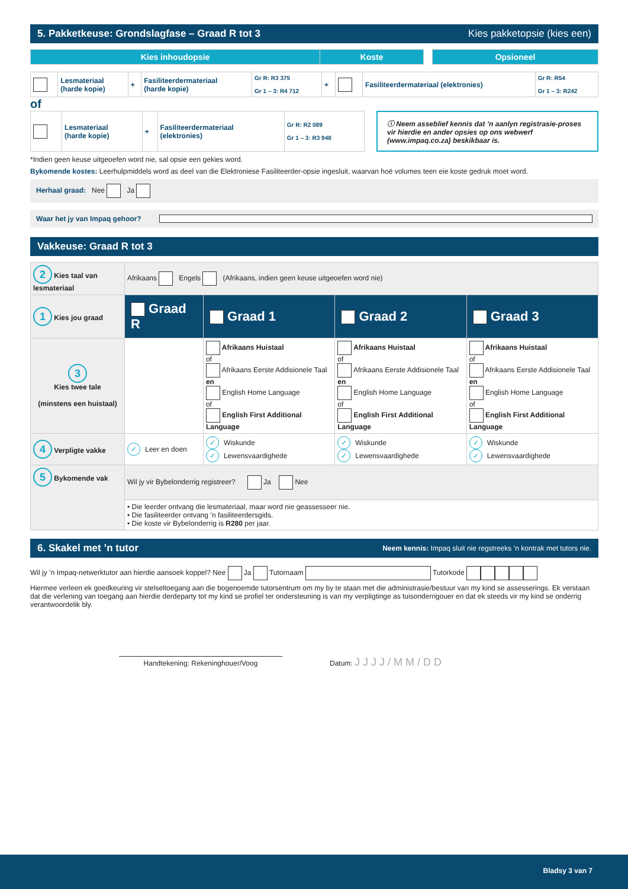5. Pakketkeuse: Grondslagfase – Graad R tot 3 Kies pakketopsie (kies een)
| Kies inhoudopsie | Koste | | Opsioneel |
| | Lesmateriaal (harde kopie) | + | Fasiliteerdermateriaal (harde kopie) | Gr R: R3 375 Gr 1 – 3: R4 712 | + | | Fasiliteerdermateriaal (elektronies) | Gr R: R54 Gr 1 – 3: R242 |
of
| | Lesmateriaal (harde kopie) | + | Fasiliteerdermateriaal (elektronies) | Gr R: R2 089 Gr 1 – 3: R3 948 |
ⓘ Neem asseblief kennis dat ’n aanlyn registrasie-proses vir hierdie en ander opsies op ons webwerf (www.impaq.co.za) beskikbaar is.
*Indien geen keuse uitgeoefen word nie, sal opsie een gekies word.
Bykomende kostes: Leerhulpmiddels word as deel van die Elektroniese Fasiliteerder-opsie ingesluit, waarvan hoë volumes teen eie koste gedruk moet word.
Herhaal graad: Nee Ja
Waar het jy van Impaq gehoor?
Vakkeuse: Graad R tot 3
| 2 Kies taal van lesmateriaal | Afrikaans Engels (Afrikaans, indien geen keuse uitgeoefen word nie) | | | |
| 1 Kies jou graad | Graad R | Graad 1 | Graad 2 | Graad 3 |
| 3 Kies twee tale (minstens een huistaal) | | Afrikaans Huistaal of Afrikaans Eerste Addisionele Taal en English Home Language of English First Additional Language | Afrikaans Huistaal of Afrikaans Eerste Addisionele Taal en English Home Language of English First Additional Language | Afrikaans Huistaal of Afrikaans Eerste Addisionele Taal en English Home Language of English First Additional Language |
| 4 Verpligte vakke | ✓ Leer en doen | ✓ Wiskunde ✓ Lewensvaardighede | ✓ Wiskunde ✓ Lewensvaardighede | ✓ Wiskunde ✓ Lewensvaardighede |
| 5 Bykomende vak | Wil jy vir Bybelonderrig registreer? Ja Nee | | | |
| | • Die leerder ontvang die lesmateriaal, maar word nie geassesseer nie. • Die fasiliteerder ontvang ’n fasiliteerdersgids. • Die koste vir Bybelonderrig is R280 per jaar. | | | |
6. Skakel met ’n tutor Neem kennis: Impaq sluit nie regstreeks ’n kontrak met tutors nie.
Wil jy ’n Impaq-netwerktutor aan hierdie aansoek koppel? Nee Ja Tutornaam Tutorkode
Hiermee verleen ek goedkeuring vir stelseltoegang aan die bogenoemde tutorsentrum om my by te staan met die administrasie/bestuur van my kind se assesserings. Ek verstaan dat die verlening van toegang aan hierdie derdeparty tot my kind se profiel ter ondersteuning is van my verpligtinge as tuisonderrigouer en dat ek steeds vir my kind se onderrig verantwoordelik bly.
Handtekening: Rekeninghouer/Voog
Datum: J J J J / M M / D D
Bladsy 3 van 7